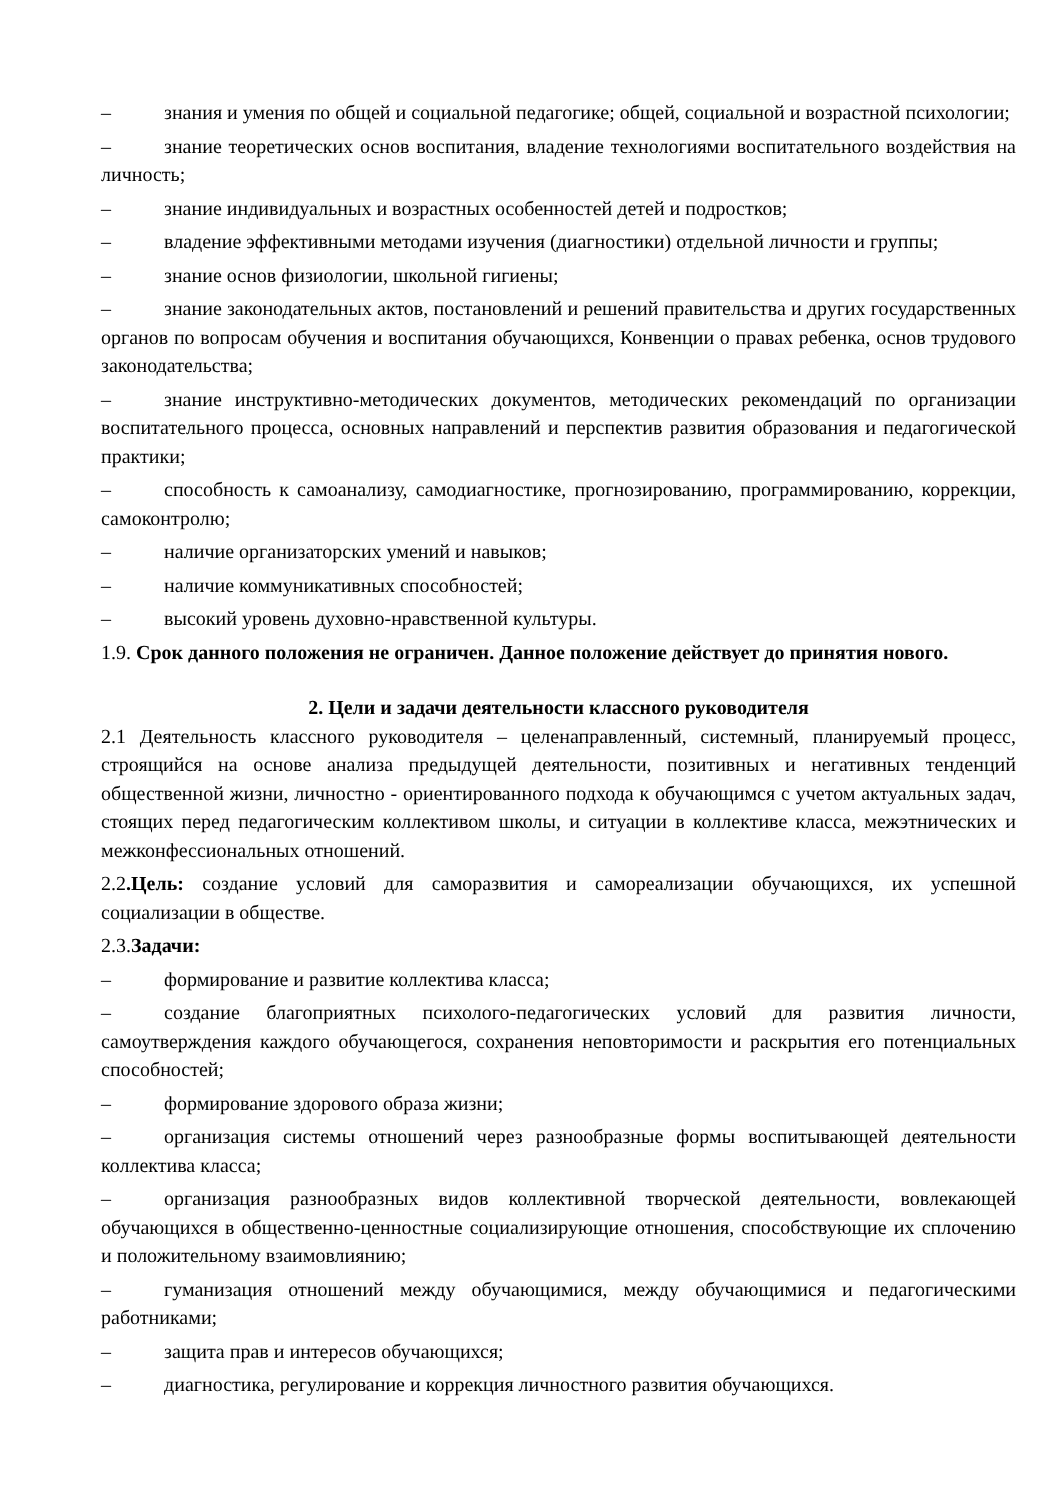– знания и умения по общей и социальной педагогике; общей, социальной и возрастной психологии;
– знание теоретических основ воспитания, владение технологиями воспитательного воздействия на личность;
– знание индивидуальных и возрастных особенностей детей и подростков;
– владение эффективными методами изучения (диагностики) отдельной личности и группы;
– знание основ физиологии, школьной гигиены;
– знание законодательных актов, постановлений и решений правительства и других государственных органов по вопросам обучения и воспитания обучающихся, Конвенции о правах ребенка, основ трудового законодательства;
– знание инструктивно-методических документов, методических рекомендаций по организации воспитательного процесса, основных направлений и перспектив развития образования и педагогической практики;
– способность к самоанализу, самодиагностике, прогнозированию, программированию, коррекции, самоконтролю;
– наличие организаторских умений и навыков;
– наличие коммуникативных способностей;
– высокий уровень духовно-нравственной культуры.
1.9. Срок данного положения не ограничен. Данное положение действует до принятия нового.
2. Цели и задачи деятельности классного руководителя
2.1 Деятельность классного руководителя – целенаправленный, системный, планируемый процесс, строящийся на основе анализа предыдущей деятельности, позитивных и негативных тенденций общественной жизни, личностно - ориентированного подхода к обучающимся с учетом актуальных задач, стоящих перед педагогическим коллективом школы, и ситуации в коллективе класса, межэтнических и межконфессиональных отношений.
2.2.Цель: создание условий для саморазвития и самореализации обучающихся, их успешной социализации в обществе.
2.3.Задачи:
– формирование и развитие коллектива класса;
– создание благоприятных психолого-педагогических условий для развития личности, самоутверждения каждого обучающегося, сохранения неповторимости и раскрытия его потенциальных способностей;
– формирование здорового образа жизни;
– организация системы отношений через разнообразные формы воспитывающей деятельности коллектива класса;
– организация разнообразных видов коллективной творческой деятельности, вовлекающей обучающихся в общественно-ценностные социализирующие отношения, способствующие их сплочению и положительному взаимовлиянию;
– гуманизация отношений между обучающимися, между обучающимися и педагогическими работниками;
– защита прав и интересов обучающихся;
– диагностика, регулирование и коррекция личностного развития обучающихся.